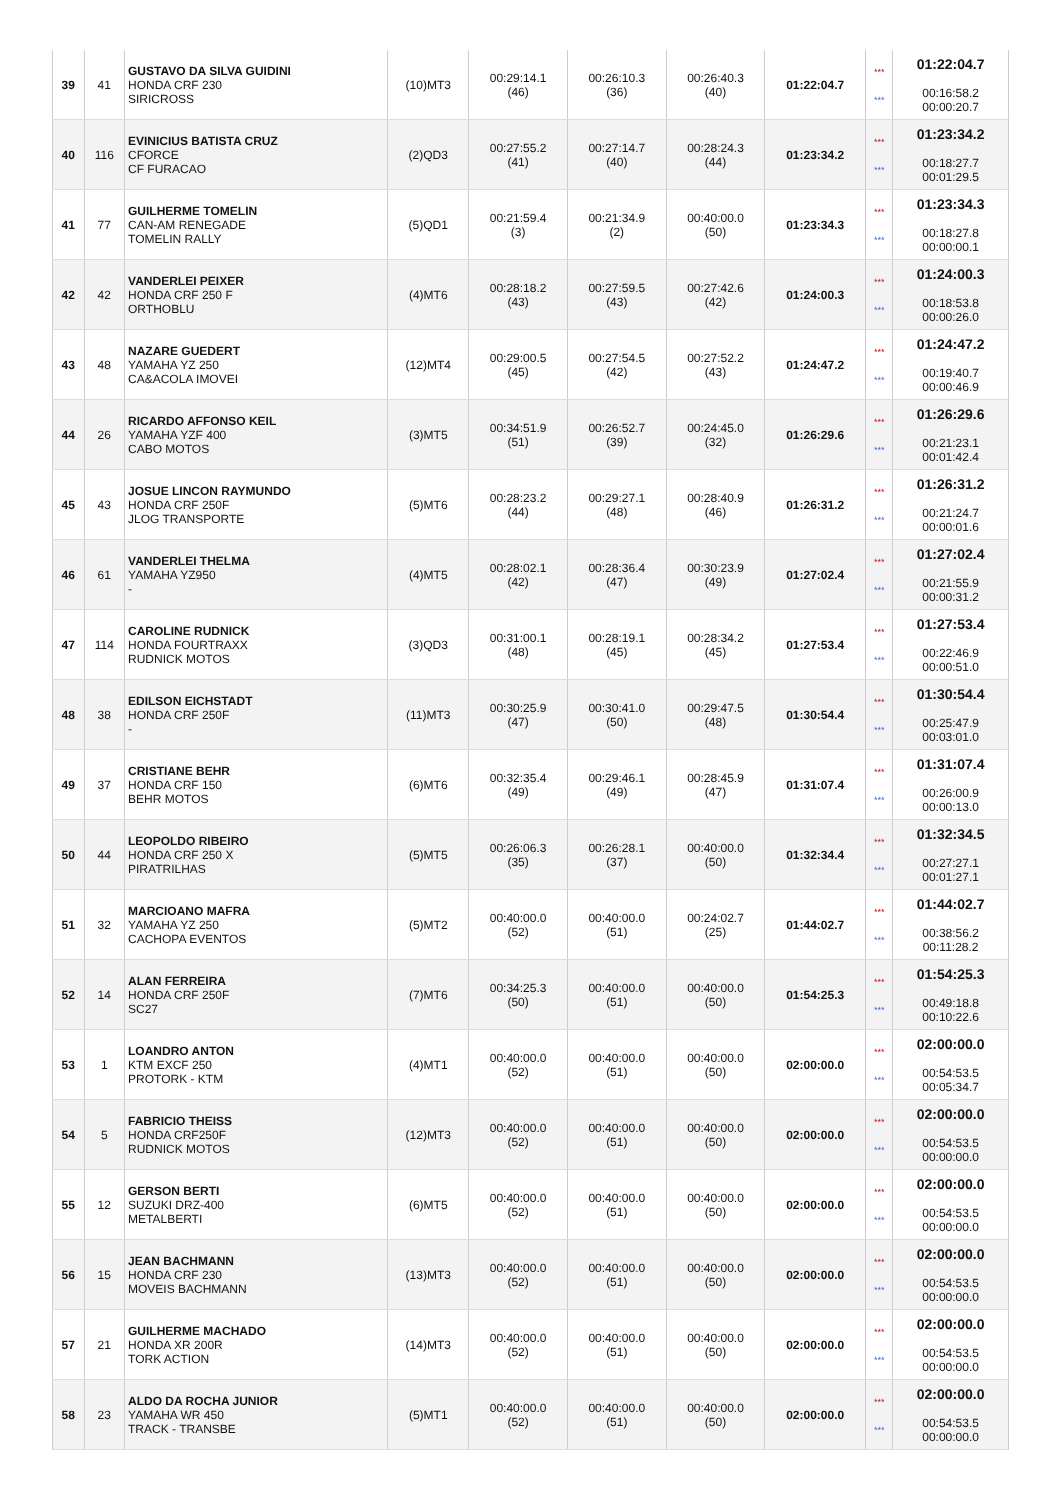| 39 | 41 | GUSTAVO DA SILVA GUIDINI HONDA CRF 230 SIRICROSS | (10)MT3 | 00:29:14.1 (46) | 00:26:10.3 (36) | 00:26:40.3 (40) | 01:22:04.7 | *** *** | 01:22:04.7 00:16:58.2 00:00:20.7 |
| 40 | 116 | EVINICIUS BATISTA CRUZ CFORCE CF FURACAO | (2)QD3 | 00:27:55.2 (41) | 00:27:14.7 (40) | 00:28:24.3 (44) | 01:23:34.2 | *** *** | 01:23:34.2 00:18:27.7 00:01:29.5 |
| 41 | 77 | GUILHERME TOMELIN CAN-AM RENEGADE TOMELIN RALLY | (5)QD1 | 00:21:59.4 (3) | 00:21:34.9 (2) | 00:40:00.0 (50) | 01:23:34.3 | *** *** | 01:23:34.3 00:18:27.8 00:00:00.1 |
| 42 | 42 | VANDERLEI PEIXER HONDA CRF 250 F ORTHOBLU | (4)MT6 | 00:28:18.2 (43) | 00:27:59.5 (43) | 00:27:42.6 (42) | 01:24:00.3 | *** *** | 01:24:00.3 00:18:53.8 00:00:26.0 |
| 43 | 48 | NAZARE GUEDERT YAMAHA YZ 250 CA&ACOLA IMOVEI | (12)MT4 | 00:29:00.5 (45) | 00:27:54.5 (42) | 00:27:52.2 (43) | 01:24:47.2 | *** *** | 01:24:47.2 00:19:40.7 00:00:46.9 |
| 44 | 26 | RICARDO AFFONSO KEIL YAMAHA YZF 400 CABO MOTOS | (3)MT5 | 00:34:51.9 (51) | 00:26:52.7 (39) | 00:24:45.0 (32) | 01:26:29.6 | *** *** | 01:26:29.6 00:21:23.1 00:01:42.4 |
| 45 | 43 | JOSUE LINCON RAYMUNDO HONDA CRF 250F JLOG TRANSPORTE | (5)MT6 | 00:28:23.2 (44) | 00:29:27.1 (48) | 00:28:40.9 (46) | 01:26:31.2 | *** *** | 01:26:31.2 00:21:24.7 00:00:01.6 |
| 46 | 61 | VANDERLEI THELMA YAMAHA YZ950 - | (4)MT5 | 00:28:02.1 (42) | 00:28:36.4 (47) | 00:30:23.9 (49) | 01:27:02.4 | *** *** | 01:27:02.4 00:21:55.9 00:00:31.2 |
| 47 | 114 | CAROLINE RUDNICK HONDA FOURTRAXX RUDNICK MOTOS | (3)QD3 | 00:31:00.1 (48) | 00:28:19.1 (45) | 00:28:34.2 (45) | 01:27:53.4 | *** *** | 01:27:53.4 00:22:46.9 00:00:51.0 |
| 48 | 38 | EDILSON EICHSTADT HONDA CRF 250F - | (11)MT3 | 00:30:25.9 (47) | 00:30:41.0 (50) | 00:29:47.5 (48) | 01:30:54.4 | *** *** | 01:30:54.4 00:25:47.9 00:03:01.0 |
| 49 | 37 | CRISTIANE BEHR HONDA CRF 150 BEHR MOTOS | (6)MT6 | 00:32:35.4 (49) | 00:29:46.1 (49) | 00:28:45.9 (47) | 01:31:07.4 | *** *** | 01:31:07.4 00:26:00.9 00:00:13.0 |
| 50 | 44 | LEOPOLDO RIBEIRO HONDA CRF 250 X PIRATRILHAS | (5)MT5 | 00:26:06.3 (35) | 00:26:28.1 (37) | 00:40:00.0 (50) | 01:32:34.4 | *** *** | 01:32:34.5 00:27:27.1 00:01:27.1 |
| 51 | 32 | MARCIOANO MAFRA YAMAHA YZ 250 CACHOPA EVENTOS | (5)MT2 | 00:40:00.0 (52) | 00:40:00.0 (51) | 00:24:02.7 (25) | 01:44:02.7 | *** *** | 01:44:02.7 00:38:56.2 00:11:28.2 |
| 52 | 14 | ALAN FERREIRA HONDA CRF 250F SC27 | (7)MT6 | 00:34:25.3 (50) | 00:40:00.0 (51) | 00:40:00.0 (50) | 01:54:25.3 | *** *** | 01:54:25.3 00:49:18.8 00:10:22.6 |
| 53 | 1 | LOANDRO ANTON KTM EXCF 250 PROTORK - KTM | (4)MT1 | 00:40:00.0 (52) | 00:40:00.0 (51) | 00:40:00.0 (50) | 02:00:00.0 | *** *** | 02:00:00.0 00:54:53.5 00:05:34.7 |
| 54 | 5 | FABRICIO THEISS HONDA CRF250F RUDNICK MOTOS | (12)MT3 | 00:40:00.0 (52) | 00:40:00.0 (51) | 00:40:00.0 (50) | 02:00:00.0 | *** *** | 02:00:00.0 00:54:53.5 00:00:00.0 |
| 55 | 12 | GERSON BERTI SUZUKI DRZ-400 METALBERTI | (6)MT5 | 00:40:00.0 (52) | 00:40:00.0 (51) | 00:40:00.0 (50) | 02:00:00.0 | *** *** | 02:00:00.0 00:54:53.5 00:00:00.0 |
| 56 | 15 | JEAN BACHMANN HONDA CRF 230 MOVEIS BACHMANN | (13)MT3 | 00:40:00.0 (52) | 00:40:00.0 (51) | 00:40:00.0 (50) | 02:00:00.0 | *** *** | 02:00:00.0 00:54:53.5 00:00:00.0 |
| 57 | 21 | GUILHERME MACHADO HONDA XR 200R TORK ACTION | (14)MT3 | 00:40:00.0 (52) | 00:40:00.0 (51) | 00:40:00.0 (50) | 02:00:00.0 | *** *** | 02:00:00.0 00:54:53.5 00:00:00.0 |
| 58 | 23 | ALDO DA ROCHA JUNIOR YAMAHA WR 450 TRACK - TRANSBE | (5)MT1 | 00:40:00.0 (52) | 00:40:00.0 (51) | 00:40:00.0 (50) | 02:00:00.0 | *** *** | 02:00:00.0 00:54:53.5 00:00:00.0 |